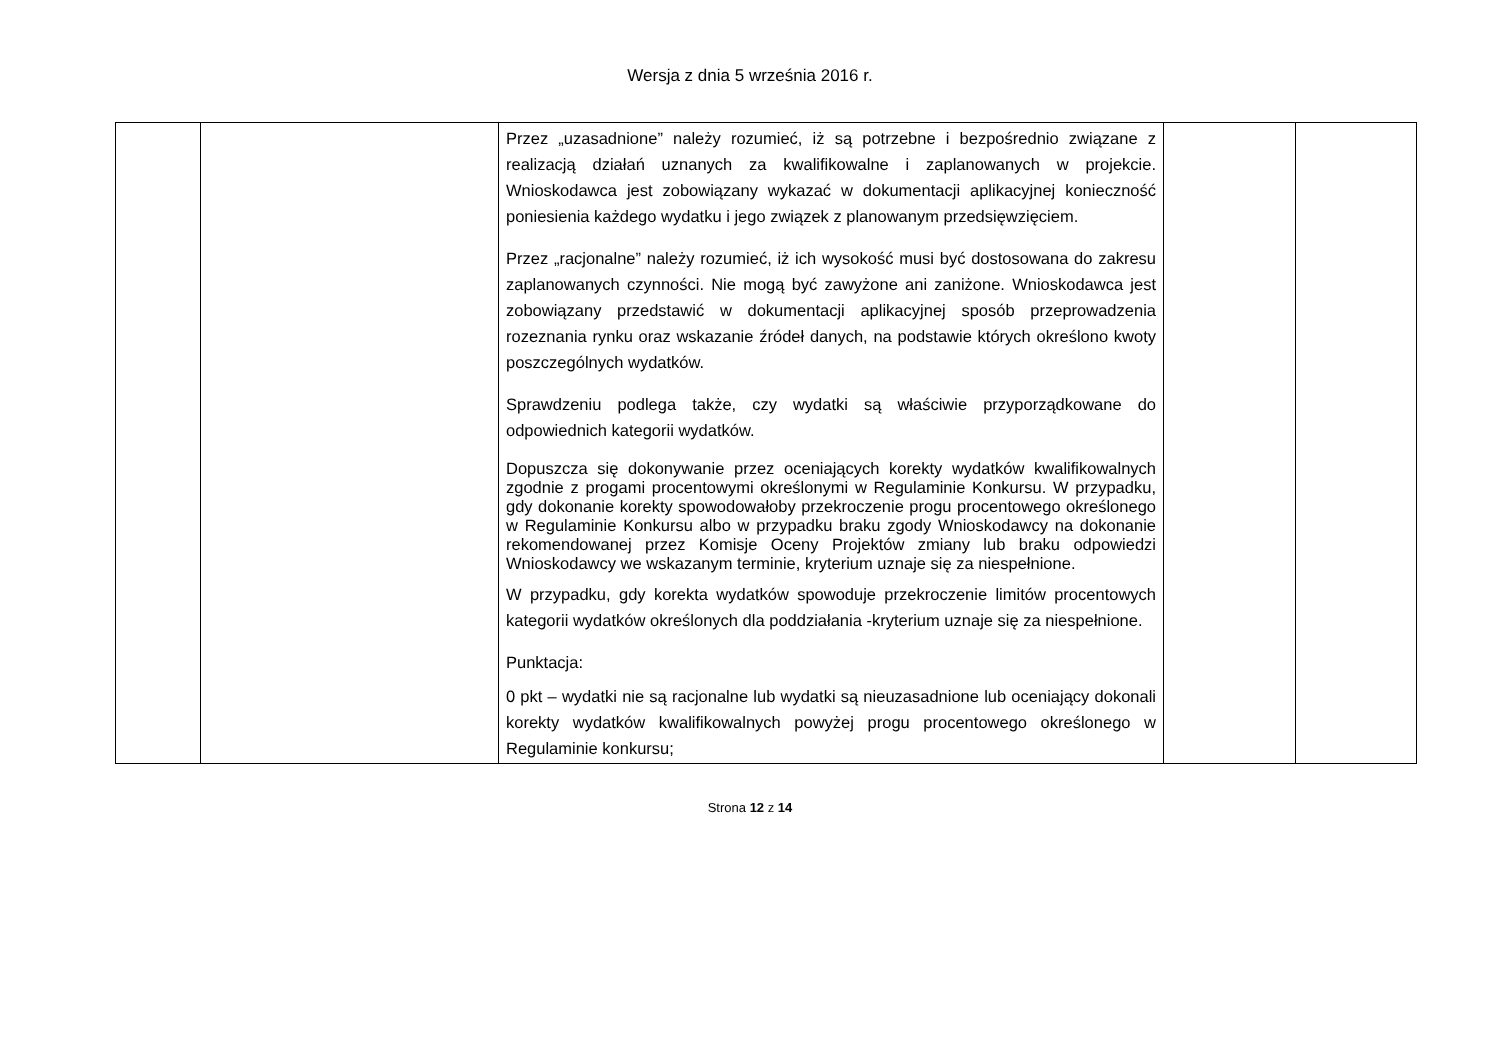Wersja z dnia 5 września 2016 r.
| | | Przez „uzasadnione” należy rozumieć, iż są potrzebne i bezpośrednio związane z realizacją działań uznanych za kwalifikowalne i zaplanowanych w projekcie. Wnioskodawca jest zobowiązany wykazać w dokumentacji aplikacyjnej konieczność poniesienia każdego wydatku i jego związek z planowanym przedsięwzięciem. Przez „racjonalne” należy rozumieć, iż ich wysokość musi być dostosowana do zakresu zaplanowanych czynności. Nie mogą być zawyżone ani zaniżone. Wnioskodawca jest zobowiązany przedstawić w dokumentacji aplikacyjnej sposób przeprowadzenia rozeznania rynku oraz wskazanie źródeł danych, na podstawie których określono kwoty poszczególnych wydatków. Sprawdzeniu podlega także, czy wydatki są właściwie przyporządkowane do odpowiednich kategorii wydatków. Dopuszcza się dokonywanie przez oceniających korekty wydatków kwalifikowalnych zgodnie z progami procentowymi określonymi w Regulaminie Konkursu. W przypadku, gdy dokonanie korekty spowodowałoby przekroczenie progu procentowego określonego w Regulaminie Konkursu albo w przypadku braku zgody Wnioskodawcy na dokonanie rekomendowanej przez Komisje Oceny Projektów zmiany lub braku odpowiedzi Wnioskodawcy we wskazanym terminie, kryterium uznaje się za niespełnione. W przypadku, gdy korekta wydatków spowoduje przekroczenie limitów procentowych kategorii wydatków określonych dla poddziałania -kryterium uznaje się za niespełnione. Punktacja: 0 pkt – wydatki nie są racjonalne lub wydatki są nieuzasadnione lub oceniający dokonali korekty wydatków kwalifikowalnych powyżej progu procentowego określonego w Regulaminie konkursu; | | |
Strona 12 z 14